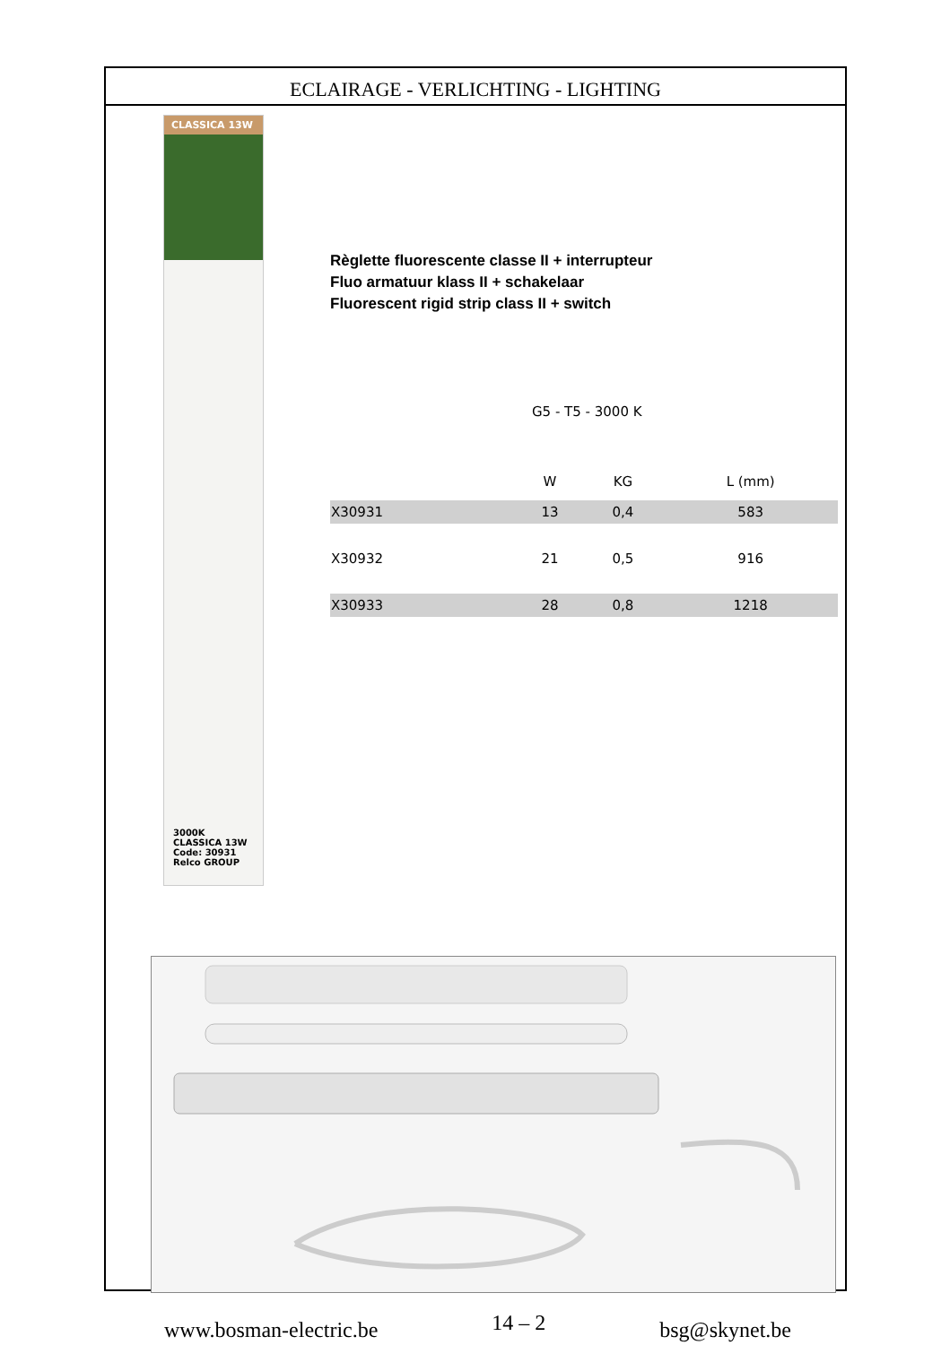ECLAIRAGE - VERLICHTING - LIGHTING
CLASSICA 13W
3000K
CLASSICA 13W
Code: 30931
Relco GROUP
Règlette fluorescente classe II + interrupteur
Fluo armatuur klass II + schakelaar
Fluorescent rigid strip class II + switch
G5 - T5 - 3000 K
| | W | KG | L (mm) |
| --- | --- | --- | --- |
| X30931 | 13 | 0,4 | 583 |
| X30932 | 21 | 0,5 | 916 |
| X30933 | 28 | 0,8 | 1218 |
www.bosman-electric.be 14 – 2 bsg@skynet.be